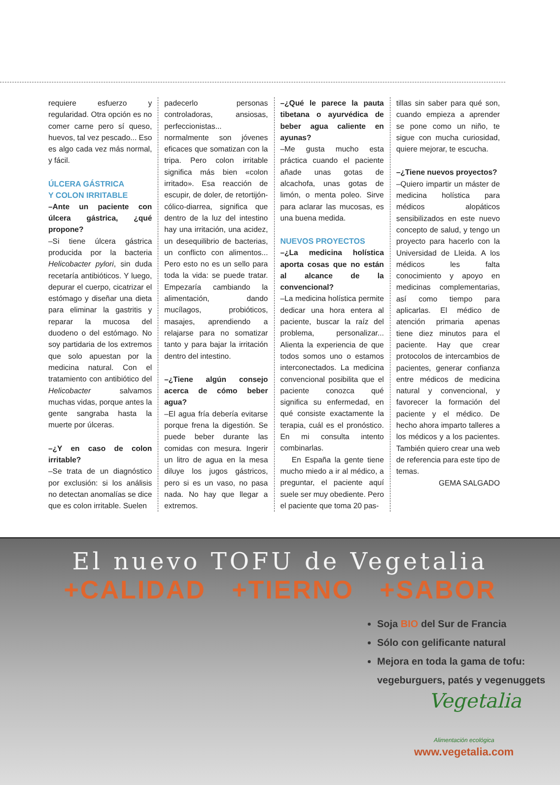requiere esfuerzo y regularidad. Otra opción es no comer carne pero sí queso, huevos, tal vez pescado... Eso es algo cada vez más normal, y fácil.
ÚLCERA GÁSTRICA
Y COLON IRRITABLE
–Ante un paciente con úlcera gástrica, ¿qué propone?
–Si tiene úlcera gástrica producida por la bacteria Helicobacter pylori, sin duda recetaría antibióticos. Y luego, depurar el cuerpo, cicatrizar el estómago y diseñar una dieta para eliminar la gastritis y reparar la mucosa del duodeno o del estómago. No soy partidaria de los extremos que solo apuestan por la medicina natural. Con el tratamiento con antibiótico del Helicobacter salvamos muchas vidas, porque antes la gente sangraba hasta la muerte por úlceras.
–¿Y en caso de colon irritable?
–Se trata de un diagnóstico por exclusión: si los análisis no detectan anomalías se dice que es colon irritable. Suelen
padecerlo personas controladoras, ansiosas, perfeccionistas... normalmente son jóvenes eficaces que somatizan con la tripa. Pero colon irritable significa más bien «colon irritado». Esa reacción de escupir, de doler, de retortijón-cólico-diarrea, significa que dentro de la luz del intestino hay una irritación, una acidez, un desequilibrio de bacterias, un conflicto con alimentos... Pero esto no es un sello para toda la vida: se puede tratar. Empezaría cambiando la alimentación, dando mucílagos, probióticos, masajes, aprendiendo a relajarse para no somatizar tanto y para bajar la irritación dentro del intestino.
–¿Tiene algún consejo acerca de cómo beber agua?
–El agua fría debería evitarse porque frena la digestión. Se puede beber durante las comidas con mesura. Ingerir un litro de agua en la mesa diluye los jugos gástricos, pero si es un vaso, no pasa nada. No hay que llegar a extremos.
–¿Qué le parece la pauta tibetana o ayurvédica de beber agua caliente en ayunas?
–Me gusta mucho esta práctica cuando el paciente añade unas gotas de alcachofa, unas gotas de limón, o menta poleo. Sirve para aclarar las mucosas, es una buena medida.
NUEVOS PROYECTOS
–¿La medicina holística aporta cosas que no están al alcance de la convencional?
–La medicina holística permite dedicar una hora entera al paciente, buscar la raíz del problema, personalizar... Alienta la experiencia de que todos somos uno o estamos interconectados. La medicina convencional posibilita que el paciente conozca qué significa su enfermedad, en qué consiste exactamente la terapia, cuál es el pronóstico. En mi consulta intento combinarlas.
En España la gente tiene mucho miedo a ir al médico, a preguntar, el paciente aquí suele ser muy obediente. Pero el paciente que toma 20 pas-
tillas sin saber para qué son, cuando empieza a aprender se pone como un niño, te sigue con mucha curiosidad, quiere mejorar, te escucha.
–¿Tiene nuevos proyectos?
–Quiero impartir un máster de medicina holística para médicos alopáticos sensibilizados en este nuevo concepto de salud, y tengo un proyecto para hacerlo con la Universidad de Lleida. A los médicos les falta conocimiento y apoyo en medicinas complementarias, así como tiempo para aplicarlas. El médico de atención primaria apenas tiene diez minutos para el paciente. Hay que crear protocolos de intercambios de pacientes, generar confianza entre médicos de medicina natural y convencional, y favorecer la formación del paciente y el médico. De hecho ahora imparto talleres a los médicos y a los pacientes. También quiero crear una web de referencia para este tipo de temas.
GEMA SALGADO
El nuevo TOFU de Vegetalia
+CALIDAD +TIERNO +SABOR
Soja BIO del Sur de Francia
Sólo con gelificante natural
Mejora en toda la gama de tofu:
vegeburguers, patés y vegenuggets
Vegetalia
Alimentación ecológica
www.vegetalia.com